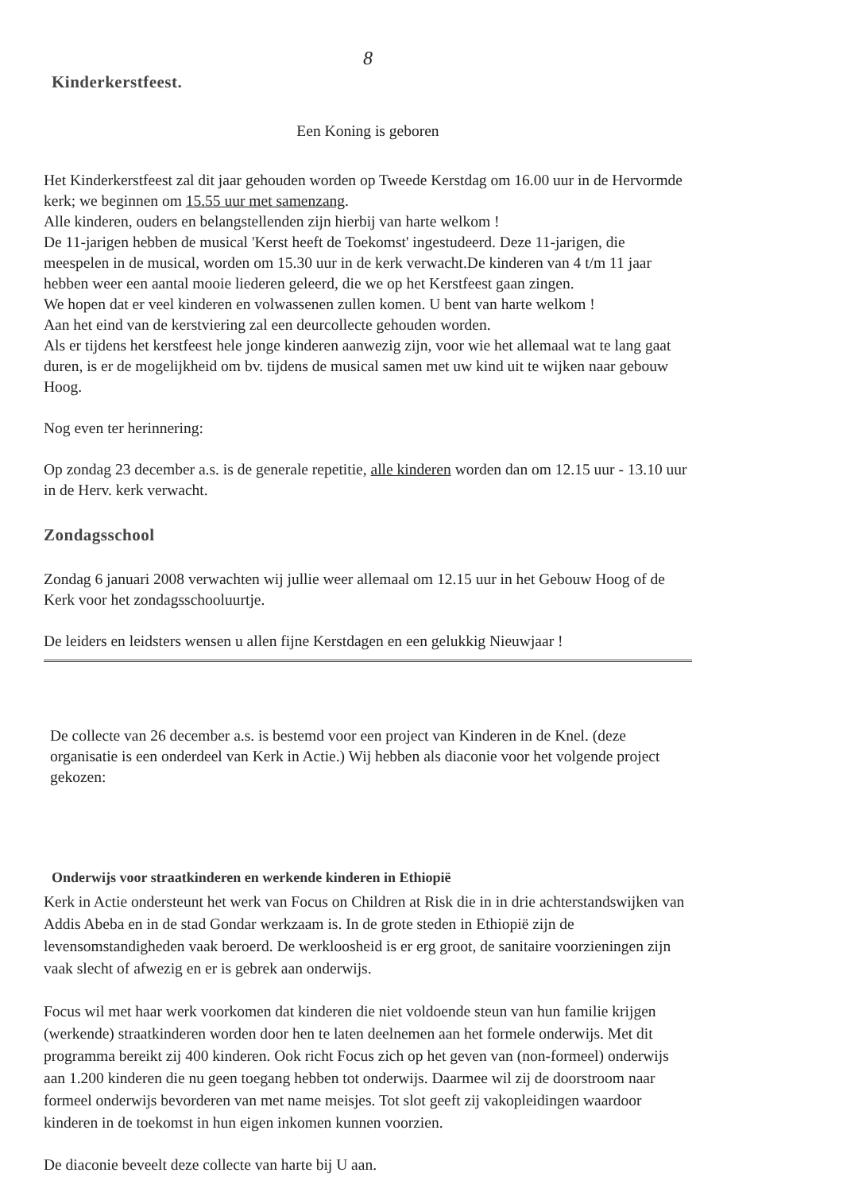8
Kinderkerstfeest.
Een Koning is geboren
Het Kinderkerstfeest zal dit jaar gehouden worden op Tweede Kerstdag om 16.00 uur in de Hervormde kerk; we beginnen om 15.55 uur met samenzang.
Alle kinderen, ouders en belangstellenden zijn hierbij van harte welkom !
De 11-jarigen hebben de musical 'Kerst heeft de Toekomst' ingestudeerd. Deze 11-jarigen, die meespelen in de musical, worden om 15.30 uur in de kerk verwacht.De kinderen van 4 t/m 11 jaar hebben weer een aantal mooie liederen geleerd, die we op het Kerstfeest gaan zingen.
We hopen dat er veel kinderen en volwassenen zullen komen. U bent van harte welkom !
Aan het eind van de kerstviering zal een deurcollecte gehouden worden.
Als er tijdens het kerstfeest hele jonge kinderen aanwezig zijn, voor wie het allemaal wat te lang gaat duren, is er de mogelijkheid om bv. tijdens de musical samen met uw kind uit te wijken naar gebouw Hoog.
Nog even ter herinnering:
Op zondag 23 december a.s. is de generale repetitie, alle kinderen worden dan om 12.15 uur - 13.10 uur in de Herv. kerk verwacht.
Zondagsschool
Zondag 6 januari 2008 verwachten wij jullie weer allemaal om 12.15 uur in het Gebouw Hoog of de Kerk voor het zondagsschooluurtje.
De leiders en leidsters wensen u allen fijne Kerstdagen en een gelukkig Nieuwjaar !
De collecte van 26 december a.s. is bestemd voor een project van Kinderen in de Knel. (deze organisatie is een onderdeel van Kerk in Actie.) Wij hebben als diaconie voor het volgende project gekozen:
Onderwijs voor straatkinderen en werkende kinderen in Ethiopië
Kerk in Actie ondersteunt het werk van Focus on Children at Risk die in in drie achterstandswijken van Addis Abeba en in de stad Gondar werkzaam is. In de grote steden in Ethiopië zijn de levensomstandigheden vaak beroerd. De werkloosheid is er erg groot, de sanitaire voorzieningen zijn vaak slecht of afwezig en er is gebrek aan onderwijs.
Focus wil met haar werk voorkomen dat kinderen die niet voldoende steun van hun familie krijgen (werkende) straatkinderen worden door hen te laten deelnemen aan het formele onderwijs. Met dit programma bereikt zij 400 kinderen. Ook richt Focus zich op het geven van (non-formeel) onderwijs aan 1.200 kinderen die nu geen toegang hebben tot onderwijs. Daarmee wil zij de doorstroom naar formeel onderwijs bevorderen van met name meisjes. Tot slot geeft zij vakopleidingen waardoor kinderen in de toekomst in hun eigen inkomen kunnen voorzien.
De diaconie beveelt deze collecte van harte bij U aan.